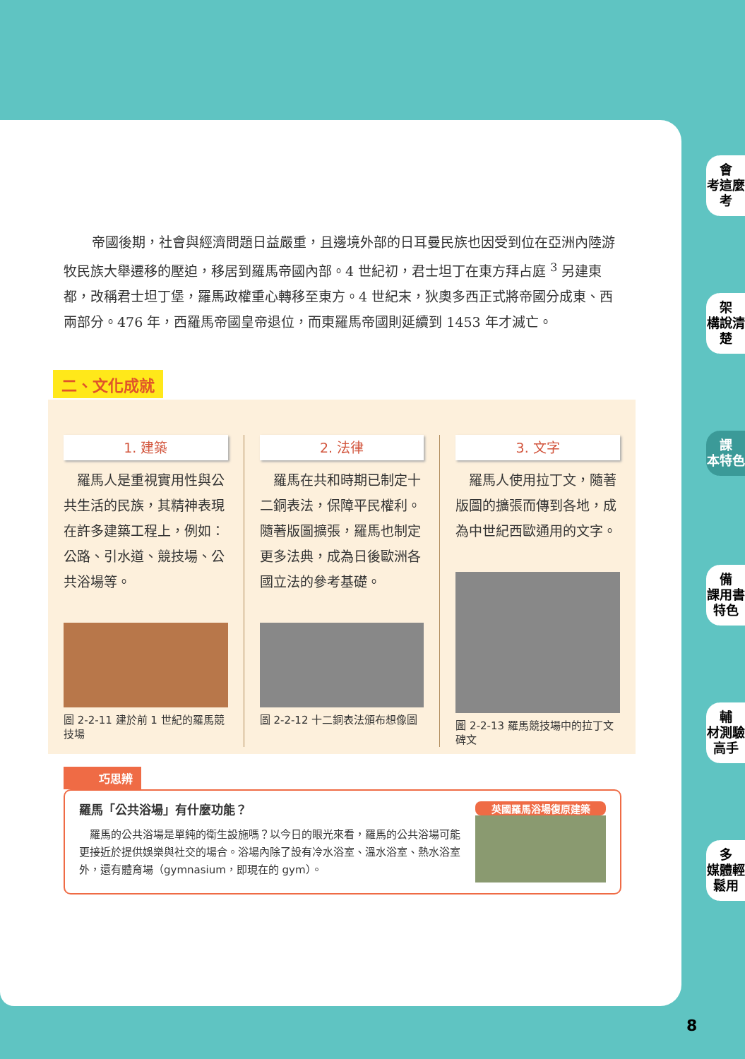會
考這麼考
架
構說清楚
課
本特色
備
課用書特色
輔
材測驗高手
多
媒體輕鬆用
8
帝國後期，社會與經濟問題日益嚴重，且邊境外部的日耳曼民族也因受到位在亞洲內陸游牧民族大舉遷移的壓迫，移居到羅馬帝國內部。4 世紀初，君士坦丁在東方拜占庭 <sup>3</sup> 另建東都，改稱君士坦丁堡，羅馬政權重心轉移至東方。4 世紀末，狄奧多西正式將帝國分成東、西兩部分。476 年，西羅馬帝國皇帝退位，而東羅馬帝國則延續到 1453 年才滅亡。
二、文化成就
1. 建築
　羅馬人是重視實用性與公共生活的民族，其精神表現在許多建築工程上，例如：公路、引水道、競技場、公共浴場等。
圖 2-2-11 建於前 1 世紀的羅馬競技場
2. 法律
　羅馬在共和時期已制定十二銅表法，保障平民權利。隨著版圖擴張，羅馬也制定更多法典，成為日後歐洲各國立法的參考基礎。
圖 2-2-12 十二銅表法頒布想像圖
3. 文字
　羅馬人使用拉丁文，隨著版圖的擴張而傳到各地，成為中世紀西歐通用的文字。
圖 2-2-13 羅馬競技場中的拉丁文碑文
巧思辨
羅馬「公共浴場」有什麼功能？
　羅馬的公共浴場是單純的衛生設施嗎？以今日的眼光來看，羅馬的公共浴場可能更接近於提供娛樂與社交的場合。浴場內除了設有冷水浴室、溫水浴室、熱水浴室外，還有體育場（gymnasium，即現在的 gym）。
英國羅馬浴場復原建築